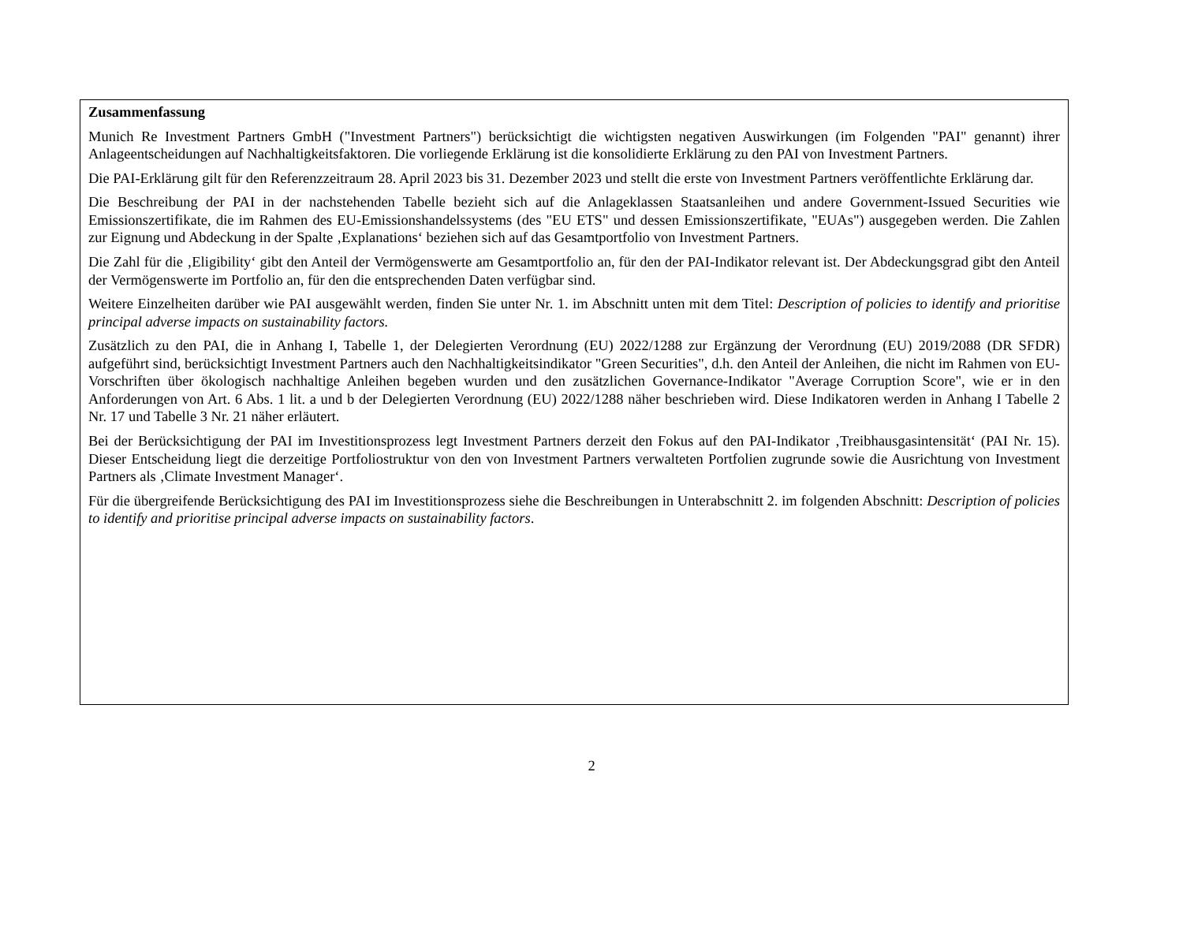Zusammenfassung
Munich Re Investment Partners GmbH ("Investment Partners") berücksichtigt die wichtigsten negativen Auswirkungen (im Folgenden "PAI" genannt) ihrer Anlageentscheidungen auf Nachhaltigkeitsfaktoren. Die vorliegende Erklärung ist die konsolidierte Erklärung zu den PAI von Investment Partners.
Die PAI-Erklärung gilt für den Referenzzeitraum 28. April 2023 bis 31. Dezember 2023 und stellt die erste von Investment Partners veröffentlichte Erklärung dar.
Die Beschreibung der PAI in der nachstehenden Tabelle bezieht sich auf die Anlageklassen Staatsanleihen und andere Government-Issued Securities wie Emissionszertifikate, die im Rahmen des EU-Emissionshandelssystems (des "EU ETS" und dessen Emissionszertifikate, "EUAs") ausgegeben werden. Die Zahlen zur Eignung und Abdeckung in der Spalte ‚Explanations‘ beziehen sich auf das Gesamtportfolio von Investment Partners.
Die Zahl für die ‚Eligibility‘ gibt den Anteil der Vermögenswerte am Gesamtportfolio an, für den der PAI-Indikator relevant ist. Der Abdeckungsgrad gibt den Anteil der Vermögenswerte im Portfolio an, für den die entsprechenden Daten verfügbar sind.
Weitere Einzelheiten darüber wie PAI ausgewählt werden, finden Sie unter Nr. 1. im Abschnitt unten mit dem Titel: Description of policies to identify and prioritise principal adverse impacts on sustainability factors.
Zusätzlich zu den PAI, die in Anhang I, Tabelle 1, der Delegierten Verordnung (EU) 2022/1288 zur Ergänzung der Verordnung (EU) 2019/2088 (DR SFDR) aufgeführt sind, berücksichtigt Investment Partners auch den Nachhaltigkeitsindikator "Green Securities", d.h. den Anteil der Anleihen, die nicht im Rahmen von EU-Vorschriften über ökologisch nachhaltige Anleihen begeben wurden und den zusätzlichen Governance-Indikator "Average Corruption Score", wie er in den Anforderungen von Art. 6 Abs. 1 lit. a und b der Delegierten Verordnung (EU) 2022/1288 näher beschrieben wird. Diese Indikatoren werden in Anhang I Tabelle 2 Nr. 17 und Tabelle 3 Nr. 21 näher erläutert.
Bei der Berücksichtigung der PAI im Investitionsprozess legt Investment Partners derzeit den Fokus auf den PAI-Indikator ‚Treibhausgasintensität‘ (PAI Nr. 15). Dieser Entscheidung liegt die derzeitige Portfoliostruktur von den von Investment Partners verwalteten Portfolien zugrunde sowie die Ausrichtung von Investment Partners als ‚Climate Investment Manager‘.
Für die übergreifende Berücksichtigung des PAI im Investitionsprozess siehe die Beschreibungen in Unterabschnitt 2. im folgenden Abschnitt: Description of policies to identify and prioritise principal adverse impacts on sustainability factors.
2